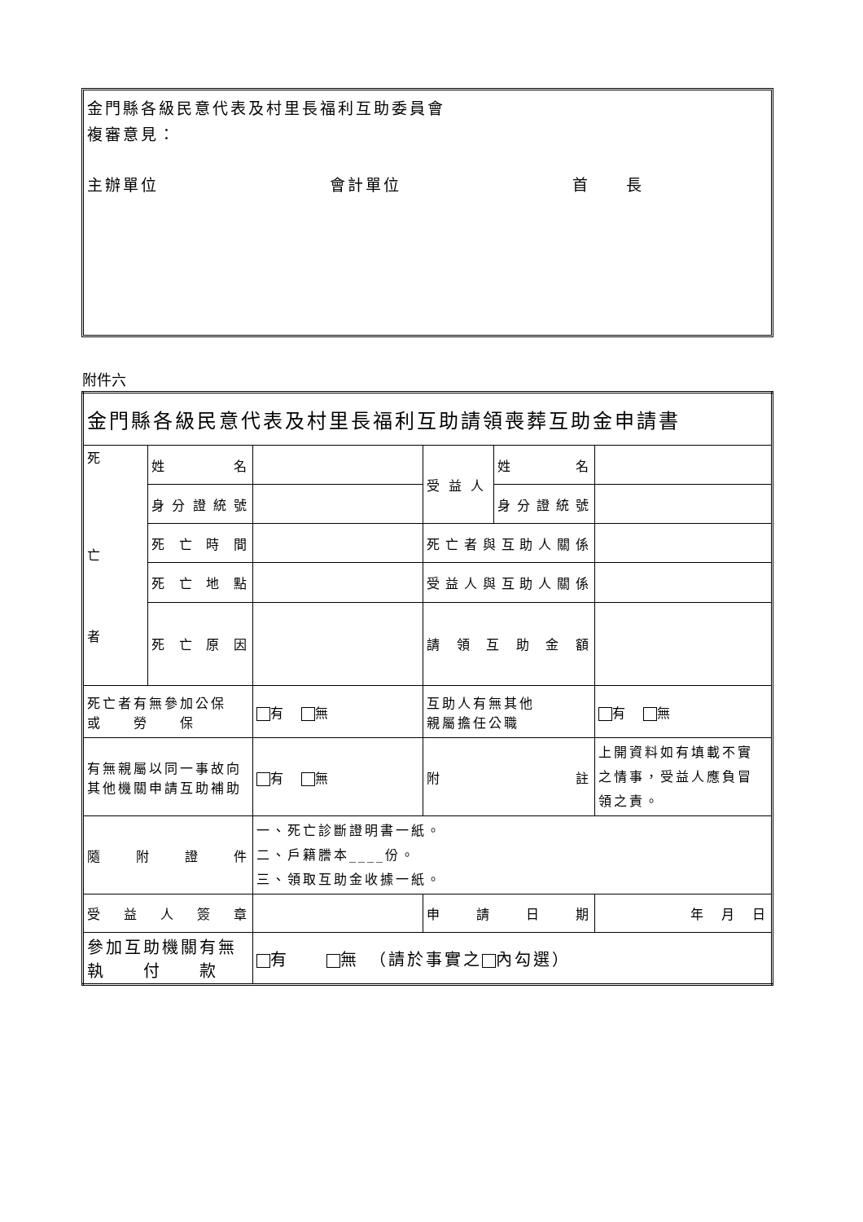金門縣各級民意代表及村里長福利互助委員會
複審意見：
主辦單位 會計單位 首　　長
附件六
| 金門縣各級民意代表及村里長福利互助請領喪葬互助金申請書 | | | | | |
| 死 亡 者 | 姓 名 | | 受 益 人 | 姓 名 | |
| | 身分證統號 | | | 身分證統號 | |
| | 死亡時間 | | 死亡者與互助人關係 | | |
| | 死亡地點 | | 受益人與互助人關係 | | |
| | 死亡原因 | | 請領互助金額 | | |
| 死亡者有無參加公保 或 勞 保 | | 有 無 | 互助人有無其他 親屬擔任公職 | | 有 無 |
| 有無親屬以同一事故向 其他機關申請互助補助 | | 有 無 | 附 註 | | 上開資料如有填載不實之情事，受益人應負冒領之責。 |
| 隨附證件 | | 一、死亡診斷證明書一紙。 二、戶籍謄本____份。 三、領取互助金收據一紙。 | | | |
| 受益人簽章 | | | 申請日期 | | 年 月 日 |
| 參加互助機關有無 執 付 款 | | 有 無 （請於事實之 內勾選） | | | |